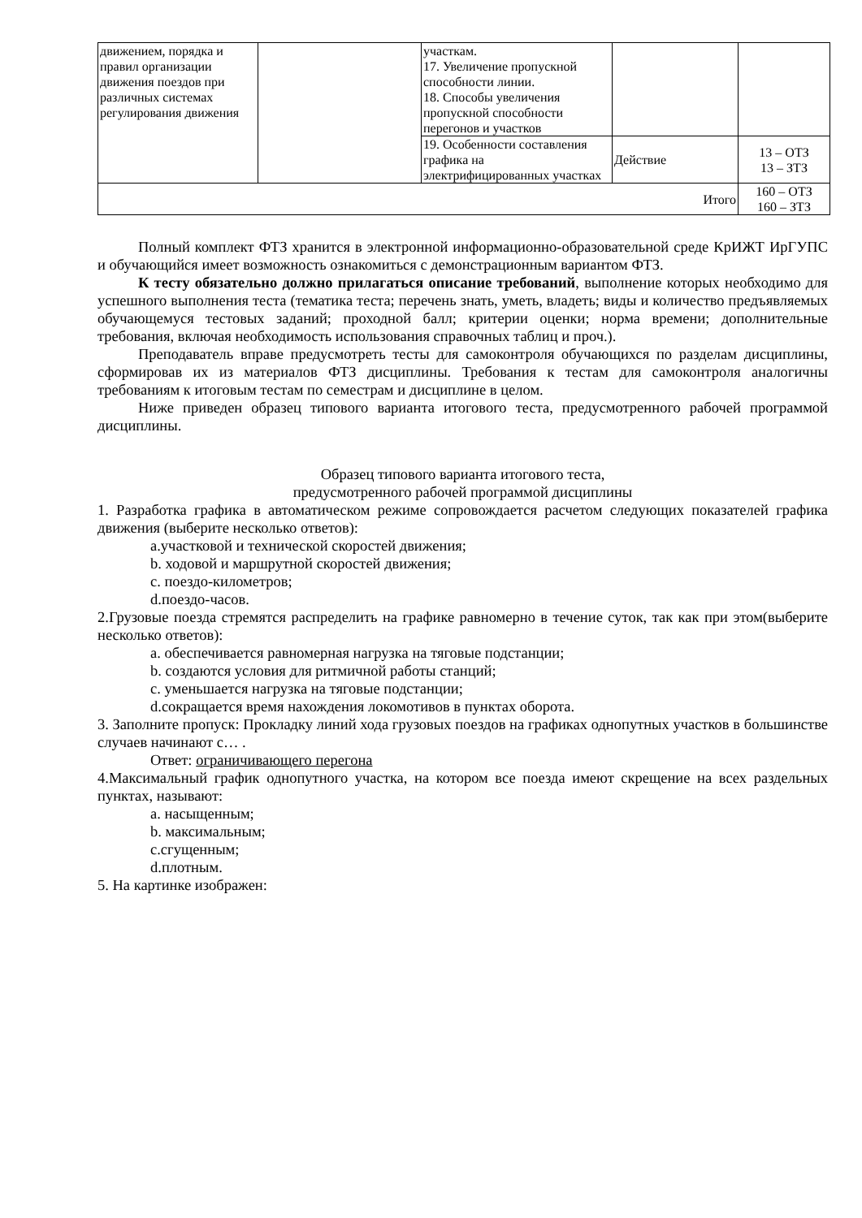| движением, порядка и правил организации движения поездов при различных системах регулирования движения | | участкам. 17. Увеличение пропускной способности линии. 18. Способы увеличения пропускной способности перегонов и участков | | |
| | | 19. Особенности составления графика на электрифицированных участках | Действие | 13 – ОТЗ 13 – ЗТЗ |
| Итого | | | | 160 – ОТЗ 160 – ЗТЗ |
Полный комплект ФТЗ хранится в электронной информационно-образовательной среде КрИЖТ ИрГУПС и обучающийся имеет возможность ознакомиться с демонстрационным вариантом ФТЗ.
К тесту обязательно должно прилагаться описание требований, выполнение которых необходимо для успешного выполнения теста (тематика теста; перечень знать, уметь, владеть; виды и количество предъявляемых обучающемуся тестовых заданий; проходной балл; критерии оценки; норма времени; дополнительные требования, включая необходимость использования справочных таблиц и проч.).
Преподаватель вправе предусмотреть тесты для самоконтроля обучающихся по разделам дисциплины, сформировав их из материалов ФТЗ дисциплины. Требования к тестам для самоконтроля аналогичны требованиям к итоговым тестам по семестрам и дисциплине в целом.
Ниже приведен образец типового варианта итогового теста, предусмотренного рабочей программой дисциплины.
Образец типового варианта итогового теста,
предусмотренного рабочей программой дисциплины
1. Разработка графика в автоматическом режиме сопровождается расчетом следующих показателей графика движения (выберите несколько ответов):
a.участковой и технической скоростей движения;
b. ходовой и маршрутной скоростей движения;
c. поездо-километров;
d.поездо-часов.
2.Грузовые поезда стремятся распределить на графике равномерно в течение суток, так как при этом(выберите несколько ответов):
a. обеспечивается равномерная нагрузка на тяговые подстанции;
b. создаются условия для ритмичной работы станций;
c. уменьшается нагрузка на тяговые подстанции;
d.сокращается время нахождения локомотивов в пунктах оборота.
3. Заполните пропуск: Прокладку линий хода грузовых поездов на графиках однопутных участков в большинстве случаев начинают с… .
Ответ: ограничивающего перегона
4.Максимальный график однопутного участка, на котором все поезда имеют скрещение на всех раздельных пунктах, называют:
a. насыщенным;
b. максимальным;
c.сгущенным;
d.плотным.
5. На картинке изображен: